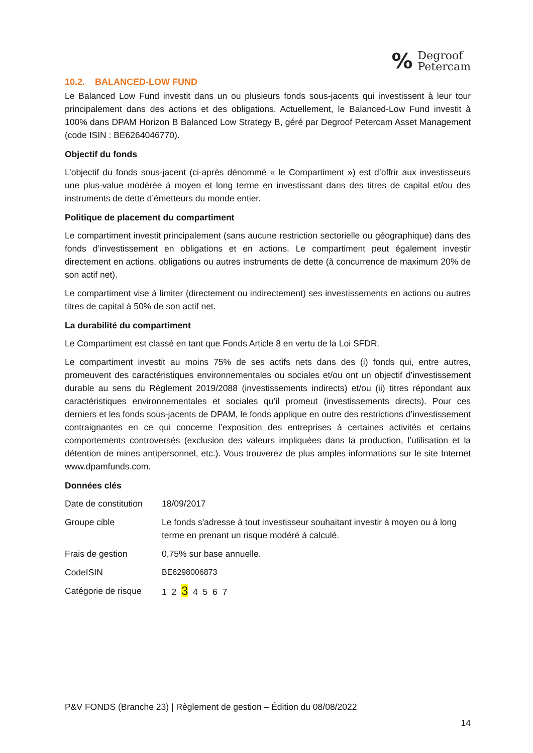% Degroof
Petercam
10.2. BALANCED-LOW FUND
Le Balanced Low Fund investit dans un ou plusieurs fonds sous-jacents qui investissent à leur tour principalement dans des actions et des obligations. Actuellement, le Balanced-Low Fund investit à 100% dans DPAM Horizon B Balanced Low Strategy B, géré par Degroof Petercam Asset Management (code ISIN : BE6264046770).
Objectif du fonds
L’objectif du fonds sous-jacent (ci-après dénommé « le Compartiment ») est d’offrir aux investisseurs une plus-value modérée à moyen et long terme en investissant dans des titres de capital et/ou des instruments de dette d’émetteurs du monde entier.
Politique de placement du compartiment
Le compartiment investit principalement (sans aucune restriction sectorielle ou géographique) dans des fonds d’investissement en obligations et en actions. Le compartiment peut également investir directement en actions, obligations ou autres instruments de dette (à concurrence de maximum 20% de son actif net).
Le compartiment vise à limiter (directement ou indirectement) ses investissements en actions ou autres titres de capital à 50% de son actif net.
La durabilité du compartiment
Le Compartiment est classé en tant que Fonds Article 8 en vertu de la Loi SFDR.
Le compartiment investit au moins 75% de ses actifs nets dans des (i) fonds qui, entre autres, promeuvent des caractéristiques environnementales ou sociales et/ou ont un objectif d’investissement durable au sens du Règlement 2019/2088 (investissements indirects) et/ou (ii) titres répondant aux caractéristiques environnementales et sociales qu’il promeut (investissements directs). Pour ces derniers et les fonds sous-jacents de DPAM, le fonds applique en outre des restrictions d’investissement contraignantes en ce qui concerne l’exposition des entreprises à certaines activités et certains comportements controversés (exclusion des valeurs impliquées dans la production, l’utilisation et la détention de mines antipersonnel, etc.). Vous trouverez de plus amples informations sur le site Internet www.dpamfunds.com.
Données clés
| Date de constitution | 18/09/2017 |
| Groupe cible | Le fonds s'adresse à tout investisseur souhaitant investir à moyen ou à long terme en prenant un risque modéré à calculé. |
| Frais de gestion | 0,75% sur base annuelle. |
| CodeISIN | BE6298006873 |
| Catégorie de risque | 1 2 3 4 5 6 7 |
P&V FONDS (Branche 23) | Règlement de gestion – Édition du 08/08/2022
14